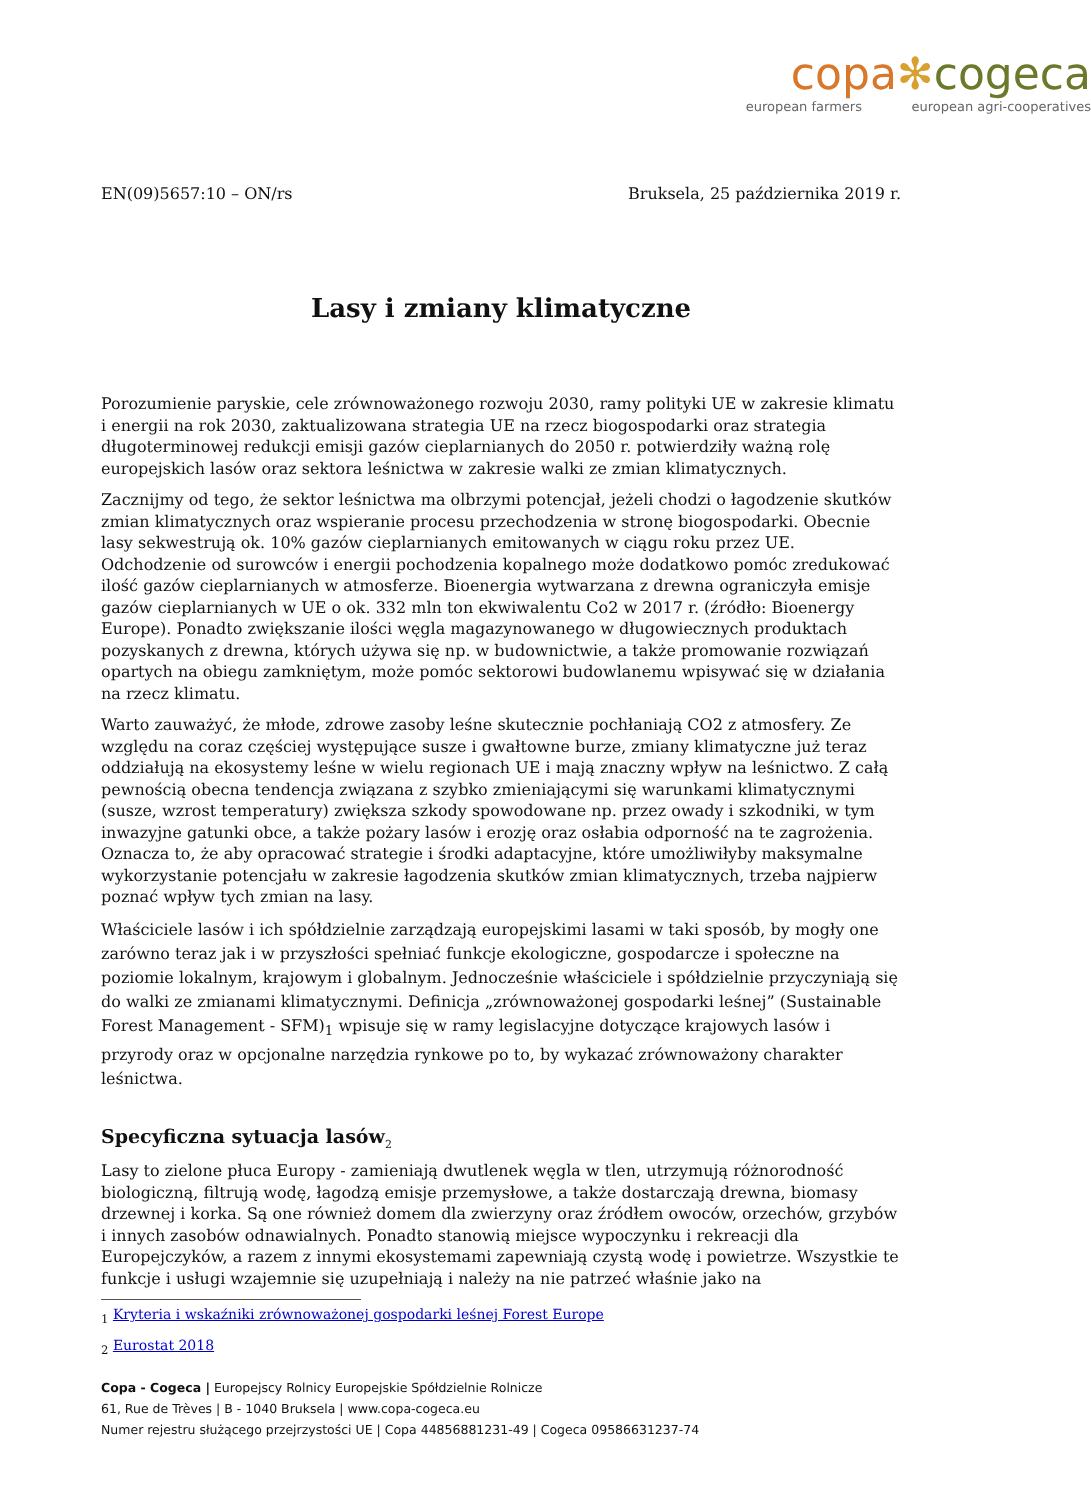copa✻cogeca
european farmers european agri-cooperatives
EN(09)5657:10 – ON/rs Bruksela, 25 października 2019 r.
Lasy i zmiany klimatyczne
Porozumienie paryskie, cele zrównoważonego rozwoju 2030, ramy polityki UE w zakresie klimatu i energii na rok 2030, zaktualizowana strategia UE na rzecz biogospodarki oraz strategia długoterminowej redukcji emisji gazów cieplarnianych do 2050 r. potwierdziły ważną rolę europejskich lasów oraz sektora leśnictwa w zakresie walki ze zmian klimatycznych.
Zacznijmy od tego, że sektor leśnictwa ma olbrzymi potencjał, jeżeli chodzi o łagodzenie skutków zmian klimatycznych oraz wspieranie procesu przechodzenia w stronę biogospodarki. Obecnie lasy sekwestrują ok. 10% gazów cieplarnianych emitowanych w ciągu roku przez UE. Odchodzenie od surowców i energii pochodzenia kopalnego może dodatkowo pomóc zredukować ilość gazów cieplarnianych w atmosferze. Bioenergia wytwarzana z drewna ograniczyła emisje gazów cieplarnianych w UE o ok. 332 mln ton ekwiwalentu Co2 w 2017 r. (źródło: Bioenergy Europe). Ponadto zwiększanie ilości węgla magazynowanego w długowiecznych produktach pozyskanych z drewna, których używa się np. w budownictwie, a także promowanie rozwiązań opartych na obiegu zamkniętym, może pomóc sektorowi budowlanemu wpisywać się w działania na rzecz klimatu.
Warto zauważyć, że młode, zdrowe zasoby leśne skutecznie pochłaniają CO2 z atmosfery. Ze względu na coraz częściej występujące susze i gwałtowne burze, zmiany klimatyczne już teraz oddziałują na ekosystemy leśne w wielu regionach UE i mają znaczny wpływ na leśnictwo. Z całą pewnością obecna tendencja związana z szybko zmieniającymi się warunkami klimatycznymi (susze, wzrost temperatury) zwiększa szkody spowodowane np. przez owady i szkodniki, w tym inwazyjne gatunki obce, a także pożary lasów i erozję oraz osłabia odporność na te zagrożenia. Oznacza to, że aby opracować strategie i środki adaptacyjne, które umożliwiłyby maksymalne wykorzystanie potencjału w zakresie łagodzenia skutków zmian klimatycznych, trzeba najpierw poznać wpływ tych zmian na lasy.
Właściciele lasów i ich spółdzielnie zarządzają europejskimi lasami w taki sposób, by mogły one zarówno teraz jak i w przyszłości spełniać funkcje ekologiczne, gospodarcze i społeczne na poziomie lokalnym, krajowym i globalnym. Jednocześnie właściciele i spółdzielnie przyczyniają się do walki ze zmianami klimatycznymi. Definicja „zrównoważonej gospodarki leśnej” (Sustainable Forest Management - SFM)<sub>1</sub> wpisuje się w ramy legislacyjne dotyczące krajowych lasów i przyrody oraz w opcjonalne narzędzia rynkowe po to, by wykazać zrównoważony charakter leśnictwa.
Specyficzna sytuacja lasów<sub>2</sub>
Lasy to zielone płuca Europy - zamieniają dwutlenek węgla w tlen, utrzymują różnorodność biologiczną, filtrują wodę, łagodzą emisje przemysłowe, a także dostarczają drewna, biomasy drzewnej i korka. Są one również domem dla zwierzyny oraz źródłem owoców, orzechów, grzybów i innych zasobów odnawialnych. Ponadto stanowią miejsce wypoczynku i rekreacji dla Europejczyków, a razem z innymi ekosystemami zapewniają czystą wodę i powietrze. Wszystkie te funkcje i usługi wzajemnie się uzupełniają i należy na nie patrzeć właśnie jako na
<sub>1</sub> Kryteria i wskaźniki zrównoważonej gospodarki leśnej Forest Europe
<sub>2</sub> Eurostat 2018
Copa - Cogeca | Europejscy Rolnicy Europejskie Spółdzielnie Rolnicze
61, Rue de Trèves | B - 1040 Bruksela | www.copa-cogeca.eu
Numer rejestru służącego przejrzystości UE | Copa 44856881231-49 | Cogeca 09586631237-74